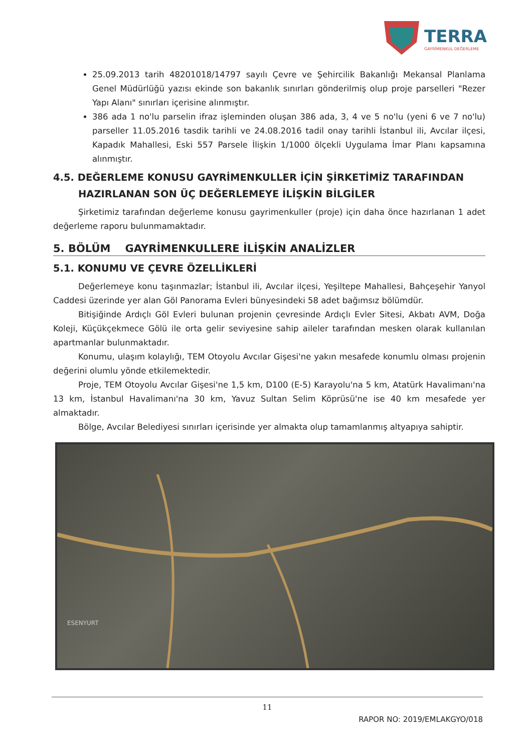TERRA
GAYRİMENKUL DEĞERLEME
25.09.2013 tarih 48201018/14797 sayılı Çevre ve Şehircilik Bakanlığı Mekansal Planlama Genel Müdürlüğü yazısı ekinde son bakanlık sınırları gönderilmiş olup proje parselleri "Rezer Yapı Alanı" sınırları içerisine alınmıştır.
386 ada 1 no'lu parselin ifraz işleminden oluşan 386 ada, 3, 4 ve 5 no'lu (yeni 6 ve 7 no'lu) parseller 11.05.2016 tasdik tarihli ve 24.08.2016 tadil onay tarihli İstanbul ili, Avcılar ilçesi, Kapadık Mahallesi, Eski 557 Parsele İlişkin 1/1000 ölçekli Uygulama İmar Planı kapsamına alınmıştır.
4.5. DEĞERLEME KONUSU GAYRİMENKULLER İÇİN ŞİRKETİMİZ TARAFINDAN
HAZIRLANAN SON ÜÇ DEĞERLEMEYE İLİŞKİN BİLGİLER
Şirketimiz tarafından değerleme konusu gayrimenkuller (proje) için daha önce hazırlanan 1 adet değerleme raporu bulunmamaktadır.
5. BÖLÜM GAYRİMENKULLERE İLİŞKİN ANALİZLER
5.1. KONUMU VE ÇEVRE ÖZELLİKLERİ
Değerlemeye konu taşınmazlar; İstanbul ili, Avcılar ilçesi, Yeşiltepe Mahallesi, Bahçeşehir Yanyol Caddesi üzerinde yer alan Göl Panorama Evleri bünyesindeki 58 adet bağımsız bölümdür.
Bitişiğinde Ardıçlı Göl Evleri bulunan projenin çevresinde Ardıçlı Evler Sitesi, Akbatı AVM, Doğa Koleji, Küçükçekmece Gölü ile orta gelir seviyesine sahip aileler tarafından mesken olarak kullanılan apartmanlar bulunmaktadır.
Konumu, ulaşım kolaylığı, TEM Otoyolu Avcılar Gişesi'ne yakın mesafede konumlu olması projenin değerini olumlu yönde etkilemektedir.
Proje, TEM Otoyolu Avcılar Gişesi'ne 1,5 km, D100 (E-5) Karayolu'na 5 km, Atatürk Havalimanı'na 13 km, İstanbul Havalimanı'na 30 km, Yavuz Sultan Selim Köprüsü'ne ise 40 km mesafede yer almaktadır.
Bölge, Avcılar Belediyesi sınırları içerisinde yer almakta olup tamamlanmış altyapıya sahiptir.
ESENYURT
11
RAPOR NO: 2019/EMLAKGYO/018